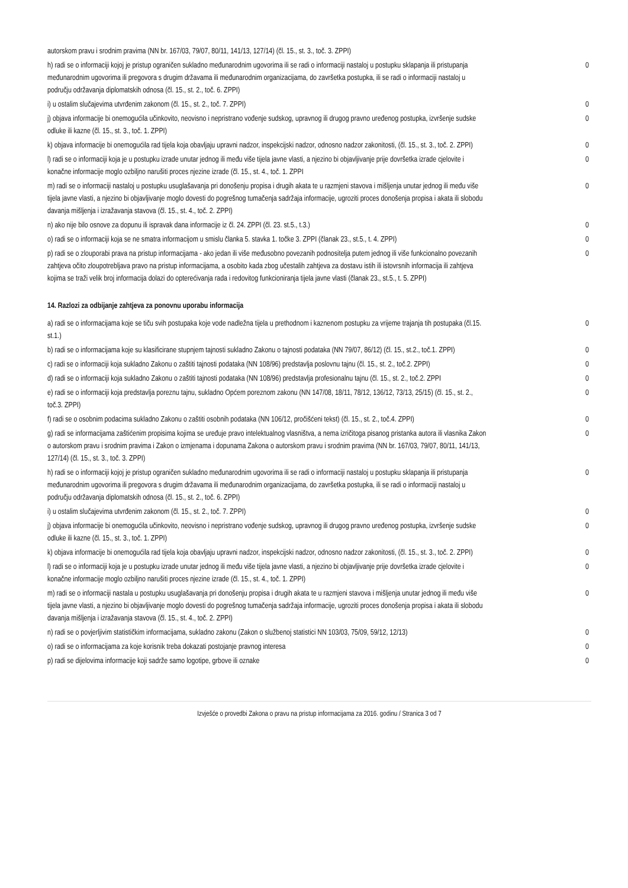| autorskom pravu i srodnim pravima (NN br. 167/03, 79/07, 80/11, 141/13, 127/14) (čl. 15., st. 3., toč. 3. ZPPI) | |
| h) radi se o informaciji kojoj je pristup ograničen sukladno međunarodnim ugovorima ili se radi o informaciji nastaloj u postupku sklapanja ili pristupanja međunarodnim ugovorima ili pregovora s drugim državama ili međunarodnim organizacijama, do završetka postupka, ili se radi o informaciji nastaloj u području održavanja diplomatskih odnosa (čl. 15., st. 2., toč. 6. ZPPI) | 0 |
| i) u ostalim slučajevima utvrđenim zakonom (čl. 15., st. 2., toč. 7. ZPPI) | 0 |
| j) objava informacije bi onemogućila učinkovito, neovisno i nepristrano vođenje sudskog, upravnog ili drugog pravno uređenog postupka, izvršenje sudske odluke ili kazne (čl. 15., st. 3., toč. 1. ZPPI) | 0 |
| k) objava informacije bi onemogućila rad tijela koja obavljaju upravni nadzor, inspekcijski nadzor, odnosno nadzor zakonitosti, (čl. 15., st. 3., toč. 2. ZPPI) | 0 |
| l) radi se o informaciji koja je u postupku izrade unutar jednog ili među više tijela javne vlasti, a njezino bi objavljivanje prije dovršetka izrade cjelovite i konačne informacije moglo ozbiljno narušiti proces njezine izrade (čl. 15., st. 4., toč. 1. ZPPI | 0 |
| m) radi se o informaciji nastaloj u postupku usuglašavanja pri donošenju propisa i drugih akata te u razmjeni stavova i mišljenja unutar jednog ili među više tijela javne vlasti, a njezino bi objavljivanje moglo dovesti do pogrešnog tumačenja sadržaja informacije, ugroziti proces donošenja propisa i akata ili slobodu davanja mišljenja i izražavanja stavova (čl. 15., st. 4., toč. 2. ZPPI) | 0 |
| n) ako nije bilo osnove za dopunu ili ispravak dana informacije iz čl. 24. ZPPI (čl. 23. st.5., t.3.) | 0 |
| o) radi se o informaciji koja se ne smatra informacijom u smislu članka 5. stavka 1. točke 3. ZPPI (članak 23., st.5., t. 4. ZPPI) | 0 |
| p) radi se o zlouporabi prava na pristup informacijama - ako jedan ili više međusobno povezanih podnositelja putem jednog ili više funkcionalno povezanih zahtjeva očito zloupotrebljava pravo na pristup informacijama, a osobito kada zbog učestalih zahtjeva za dostavu istih ili istovrsnih informacija ili zahtjeva kojima se traži velik broj informacija dolazi do opterećivanja rada i redovitog funkcioniranja tijela javne vlasti (članak 23., st.5., t. 5. ZPPI) | 0 |
14. Razlozi za odbijanje zahtjeva za ponovnu uporabu informacija
| a) radi se o informacijama koje se tiču svih postupaka koje vode nadležna tijela u prethodnom i kaznenom postupku za vrijeme trajanja tih postupaka (čl.15. st.1.) | 0 |
| b) radi se o informacijama koje su klasificirane stupnjem tajnosti sukladno Zakonu o tajnosti podataka (NN 79/07, 86/12) (čl. 15., st.2., toč.1. ZPPI) | 0 |
| c) radi se o informaciji koja sukladno Zakonu o zaštiti tajnosti podataka (NN 108/96) predstavlja poslovnu tajnu (čl. 15., st. 2., toč.2. ZPPI) | 0 |
| d) radi se o informaciji koja sukladno Zakonu o zaštiti tajnosti podataka (NN 108/96) predstavlja profesionalnu tajnu (čl. 15., st. 2., toč.2. ZPPI | 0 |
| e) radi se o informaciji koja predstavlja poreznu tajnu, sukladno Općem poreznom zakonu (NN 147/08, 18/11, 78/12, 136/12, 73/13, 25/15) (čl. 15., st. 2., toč.3. ZPPI) | 0 |
| f) radi se o osobnim podacima sukladno Zakonu o zaštiti osobnih podataka (NN 106/12, pročišćeni tekst) (čl. 15., st. 2., toč.4. ZPPI) | 0 |
| g) radi se informacijama zaštićenim propisima kojima se uređuje pravo intelektualnog vlasništva, a nema izričitoga pisanog pristanka autora ili vlasnika Zakon o autorskom pravu i srodnim pravima i Zakon o izmjenama i dopunama Zakona o autorskom pravu i srodnim pravima (NN br. 167/03, 79/07, 80/11, 141/13, 127/14) (čl. 15., st. 3., toč. 3. ZPPI) | 0 |
| h) radi se o informaciji kojoj je pristup ograničen sukladno međunarodnim ugovorima ili se radi o informaciji nastaloj u postupku sklapanja ili pristupanja međunarodnim ugovorima ili pregovora s drugim državama ili međunarodnim organizacijama, do završetka postupka, ili se radi o informaciji nastaloj u području održavanja diplomatskih odnosa (čl. 15., st. 2., toč. 6. ZPPI) | 0 |
| i) u ostalim slučajevima utvrđenim zakonom (čl. 15., st. 2., toč. 7. ZPPI) | 0 |
| j) objava informacije bi onemogućila učinkovito, neovisno i nepristrano vođenje sudskog, upravnog ili drugog pravno uređenog postupka, izvršenje sudske odluke ili kazne (čl. 15., st. 3., toč. 1. ZPPI) | 0 |
| k) objava informacije bi onemogućila rad tijela koja obavljaju upravni nadzor, inspekcijski nadzor, odnosno nadzor zakonitosti, (čl. 15., st. 3., toč. 2. ZPPI) | 0 |
| l) radi se o informaciji koja je u postupku izrade unutar jednog ili među više tijela javne vlasti, a njezino bi objavljivanje prije dovršetka izrade cjelovite i konačne informacije moglo ozbiljno narušiti proces njezine izrade (čl. 15., st. 4., toč. 1. ZPPI) | 0 |
| m) radi se o informaciji nastala u postupku usuglašavanja pri donošenju propisa i drugih akata te u razmjeni stavova i mišljenja unutar jednog ili među više tijela javne vlasti, a njezino bi objavljivanje moglo dovesti do pogrešnog tumačenja sadržaja informacije, ugroziti proces donošenja propisa i akata ili slobodu davanja mišljenja i izražavanja stavova (čl. 15., st. 4., toč. 2. ZPPI) | 0 |
| n) radi se o povjerljivim statističkim informacijama, sukladno zakonu (Zakon o službenoj statistici NN 103/03, 75/09, 59/12, 12/13) | 0 |
| o) radi se o informacijama za koje korisnik treba dokazati postojanje pravnog interesa | 0 |
| p) radi se dijelovima informacije koji sadrže samo logotipe, grbove ili oznake | 0 |
Izvješće o provedbi Zakona o pravu na pristup informacijama za 2016. godinu / Stranica 3 od 7